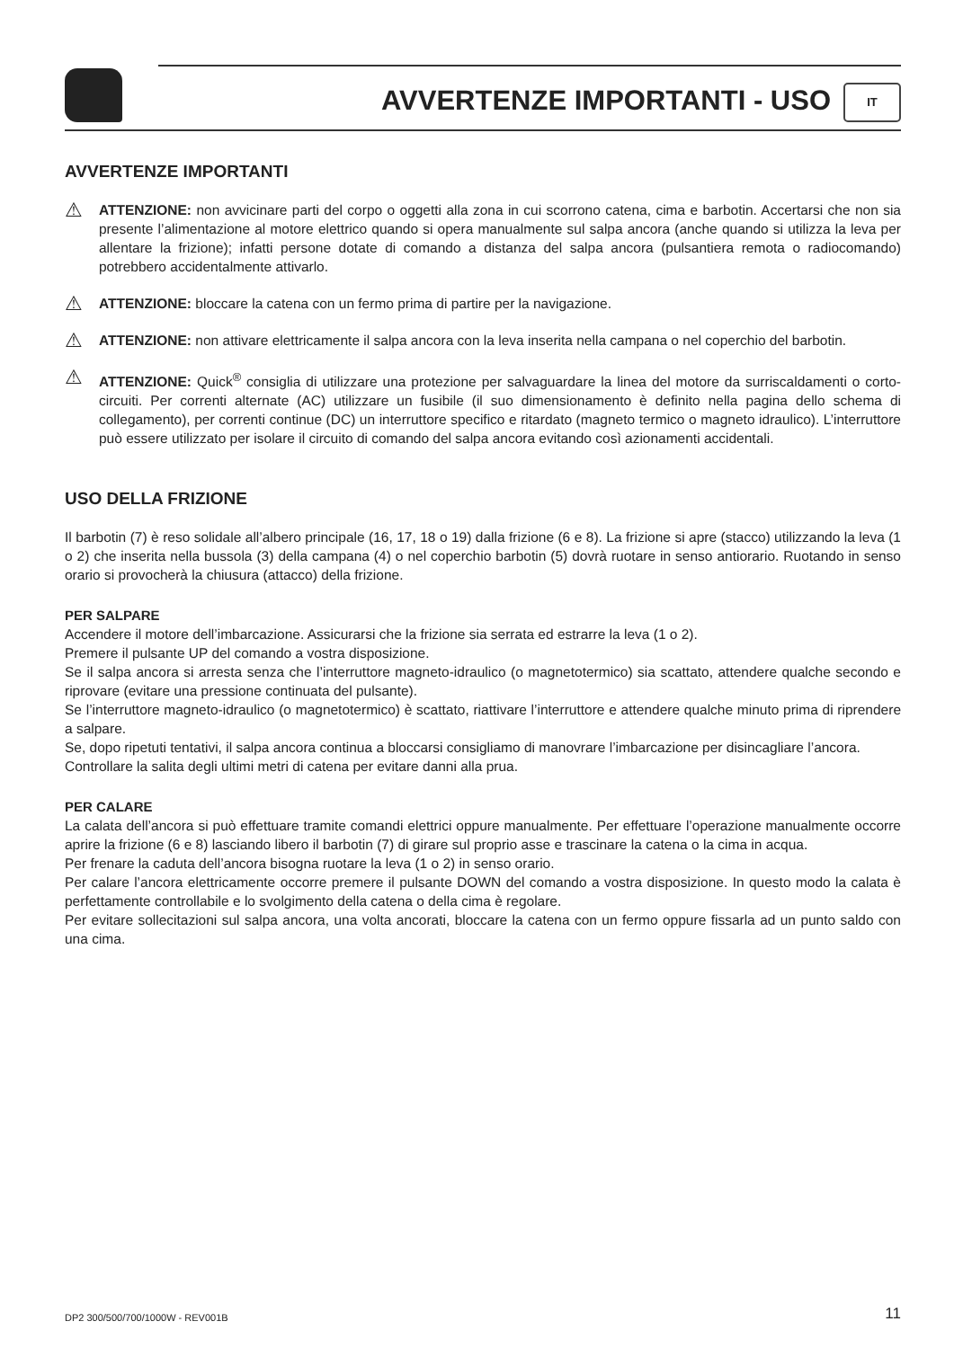AVVERTENZE IMPORTANTI - USO IT
AVVERTENZE IMPORTANTI
⚠
ATTENZIONE: non avvicinare parti del corpo o oggetti alla zona in cui scorrono catena, cima e barbotin. Accertarsi che non sia presente l’alimentazione al motore elettrico quando si opera manualmente sul salpa ancora (anche quando si utilizza la leva per allentare la frizione); infatti persone dotate di comando a distanza del salpa ancora (pulsantiera remota o radiocomando) potrebbero accidentalmente attivarlo.
⚠
ATTENZIONE: bloccare la catena con un fermo prima di partire per la navigazione.
⚠
ATTENZIONE: non attivare elettricamente il salpa ancora con la leva inserita nella campana o nel coperchio del barbotin.
⚠
ATTENZIONE: Quick<sup>®</sup> consiglia di utilizzare una protezione per salvaguardare la linea del motore da surriscaldamenti o corto-circuiti. Per correnti alternate (AC) utilizzare un fusibile (il suo dimensionamento è definito nella pagina dello schema di collegamento), per correnti continue (DC) un interruttore specifico e ritardato (magneto termico o magneto idraulico). L’interruttore può essere utilizzato per isolare il circuito di comando del salpa ancora evitando così azionamenti accidentali.
USO DELLA FRIZIONE
Il barbotin (7) è reso solidale all’albero principale (16, 17, 18 o 19) dalla frizione (6 e 8). La frizione si apre (stacco) utilizzando la leva (1 o 2) che inserita nella bussola (3) della campana (4) o nel coperchio barbotin (5) dovrà ruotare in senso antiorario. Ruotando in senso orario si provocherà la chiusura (attacco) della frizione.
PER SALPARE
Accendere il motore dell’imbarcazione. Assicurarsi che la frizione sia serrata ed estrarre la leva (1 o 2).
Premere il pulsante UP del comando a vostra disposizione.
Se il salpa ancora si arresta senza che l’interruttore magneto-idraulico (o magnetotermico) sia scattato, attendere qualche secondo e riprovare (evitare una pressione continuata del pulsante).
Se l’interruttore magneto-idraulico (o magnetotermico) è scattato, riattivare l’interruttore e attendere qualche minuto prima di riprendere a salpare.
Se, dopo ripetuti tentativi, il salpa ancora continua a bloccarsi consigliamo di manovrare l’imbarcazione per disincagliare l’ancora.
Controllare la salita degli ultimi metri di catena per evitare danni alla prua.
PER CALARE
La calata dell’ancora si può effettuare tramite comandi elettrici oppure manualmente. Per effettuare l’operazione manualmente occorre aprire la frizione (6 e 8) lasciando libero il barbotin (7) di girare sul proprio asse e trascinare la catena o la cima in acqua.
Per frenare la caduta dell’ancora bisogna ruotare la leva (1 o 2) in senso orario.
Per calare l’ancora elettricamente occorre premere il pulsante DOWN del comando a vostra disposizione. In questo modo la calata è perfettamente controllabile e lo svolgimento della catena o della cima è regolare.
Per evitare sollecitazioni sul salpa ancora, una volta ancorati, bloccare la catena con un fermo oppure fissarla ad un punto saldo con una cima.
DP2 300/500/700/1000W - REV001B 11